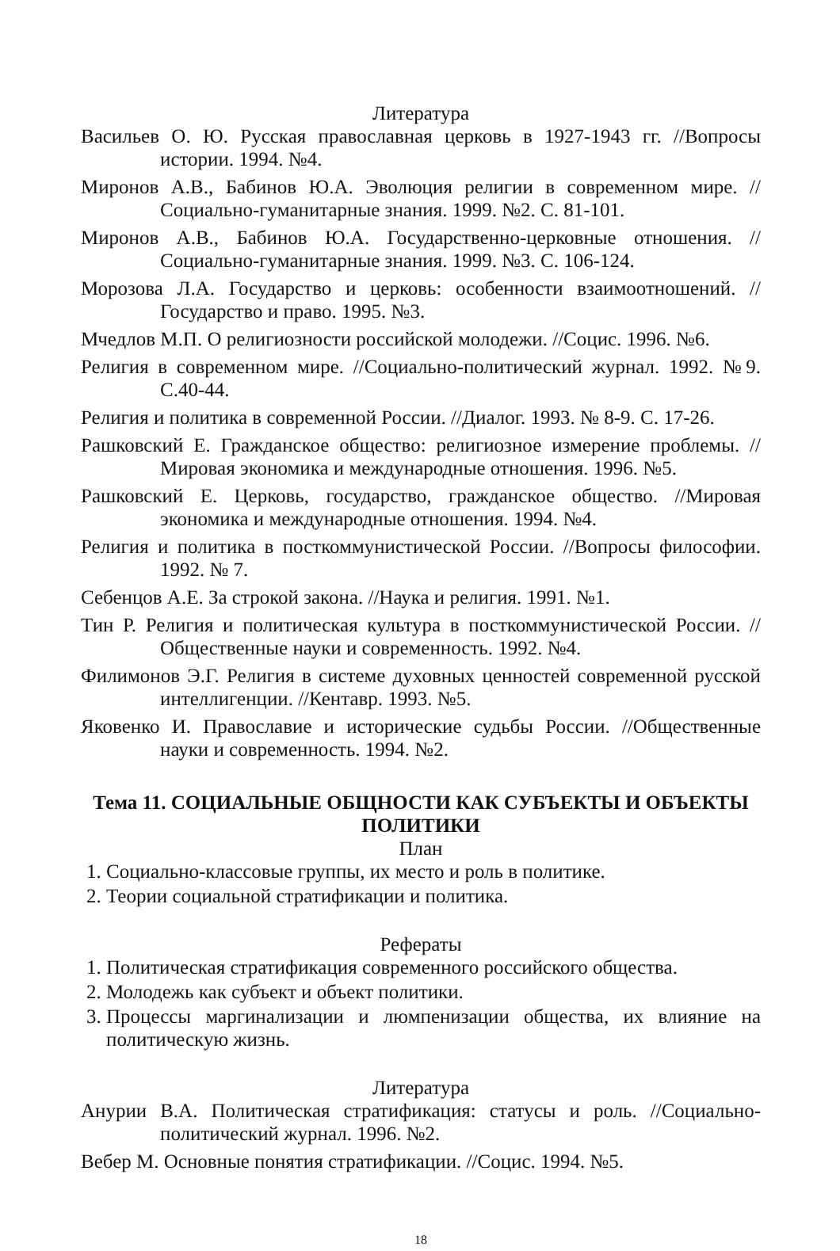Литература
Васильев О. Ю. Русская православная церковь в 1927-1943 гг. //Вопросы истории. 1994. №4.
Миронов А.В., Бабинов Ю.А. Эволюция религии в современном мире. //Социально-гуманитарные знания. 1999. №2. С. 81-101.
Миронов А.В., Бабинов Ю.А. Государственно-церковные отношения. //Социально-гуманитарные знания. 1999. №3. С. 106-124.
Морозова Л.А. Государство и церковь: особенности взаимоотношений. //Государство и право. 1995. №3.
Мчедлов М.П. О религиозности российской молодежи. //Социс. 1996. №6.
Религия в современном мире. //Социально-политический журнал. 1992. №9. С.40-44.
Религия и политика в современной России. //Диалог. 1993. № 8-9. С. 17-26.
Рашковский Е. Гражданское общество: религиозное измерение проблемы. //Мировая экономика и международные отношения. 1996. №5.
Рашковский Е. Церковь, государство, гражданское общество. //Мировая экономика и международные отношения. 1994. №4.
Религия и политика в посткоммунистической России. //Вопросы философии. 1992. № 7.
Себенцов А.Е. За строкой закона. //Наука и религия. 1991. №1.
Тин Р. Религия и политическая культура в посткоммунистической России. //Общественные науки и современность. 1992. №4.
Филимонов Э.Г. Религия в системе духовных ценностей современной русской интеллигенции. //Кентавр. 1993. №5.
Яковенко И. Православие и исторические судьбы России. //Общественные науки и современность. 1994. №2.
Тема 11. СОЦИАЛЬНЫЕ ОБЩНОСТИ КАК СУБЪЕКТЫ И ОБЪЕКТЫ ПОЛИТИКИ
План
1. Социально-классовые группы, их место и роль в политике.
2. Теории социальной стратификации и политика.
Рефераты
1. Политическая стратификация современного российского общества.
2. Молодежь как субъект и объект политики.
3. Процессы маргинализации и люмпенизации общества, их влияние на политическую жизнь.
Литература
Анурии В.А. Политическая стратификация: статусы и роль. //Социально-политический журнал. 1996. №2.
Вебер М. Основные понятия стратификации. //Социс. 1994. №5.
18